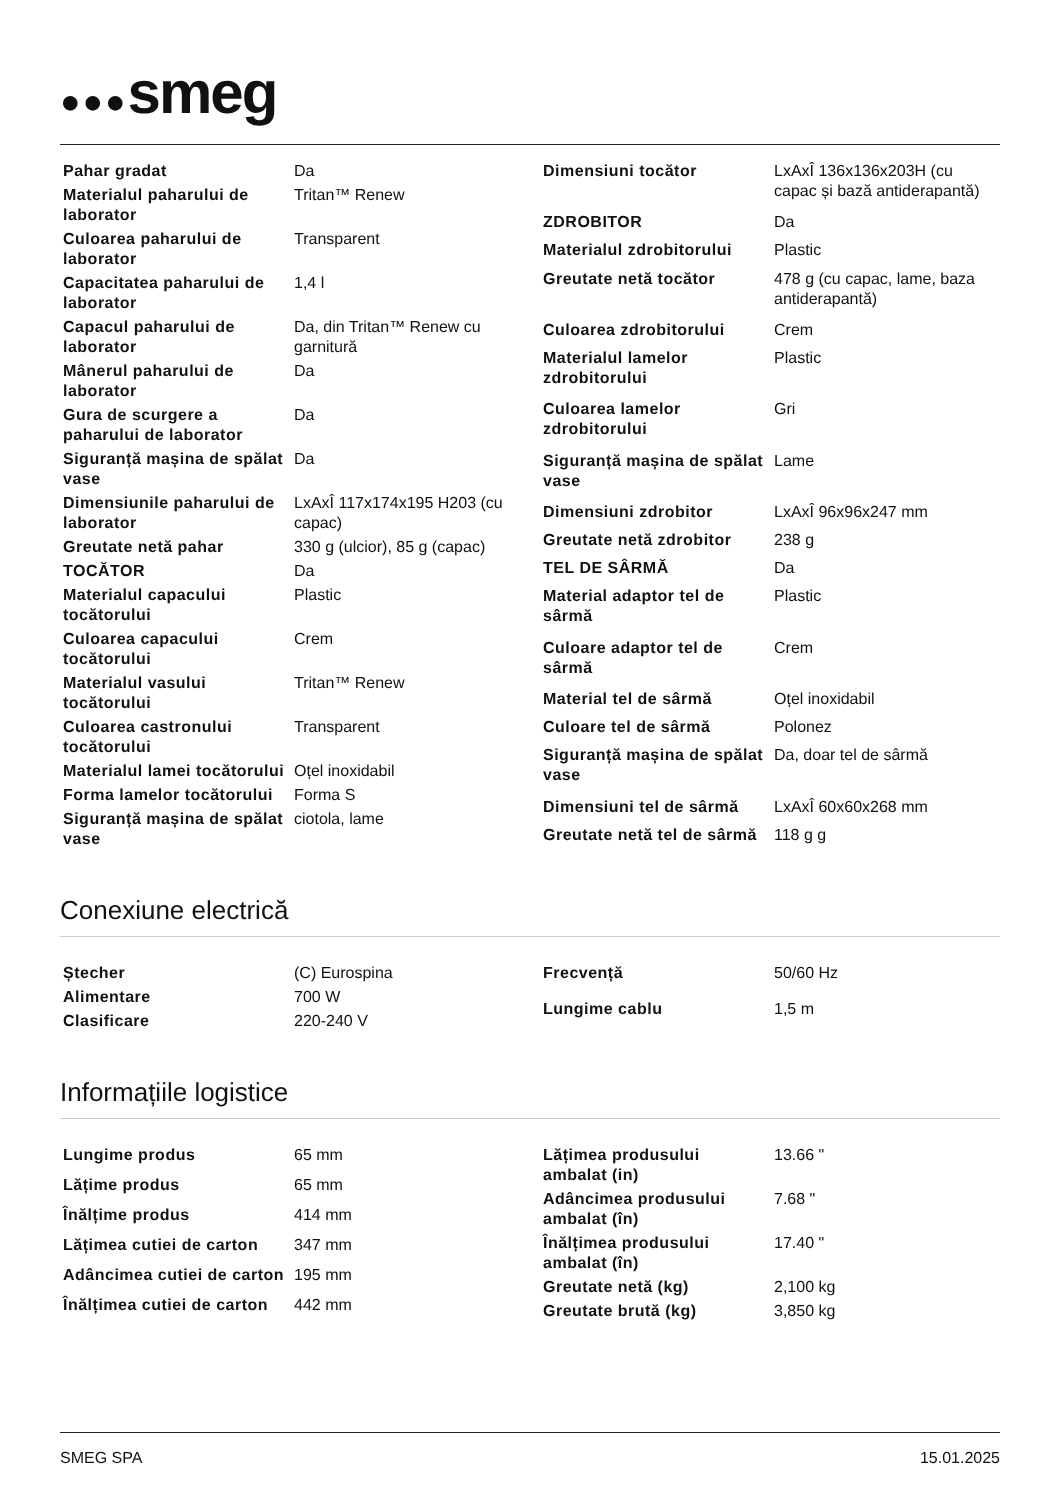●●●smeg
| Pahar gradat | Da |
| Materialul paharului de laborator | Tritan™ Renew |
| Culoarea paharului de laborator | Transparent |
| Capacitatea paharului de laborator | 1,4 l |
| Capacul paharului de laborator | Da, din Tritan™ Renew cu garnitură |
| Mânerul paharului de laborator | Da |
| Gura de scurgere a paharului de laborator | Da |
| Siguranță mașina de spălat vase | Da |
| Dimensiunile paharului de laborator | LxAxÎ 117x174x195 H203 (cu capac) |
| Greutate netă pahar | 330 g (ulcior), 85 g (capac) |
| TOCĂTOR | Da |
| Materialul capacului tocătorului | Plastic |
| Culoarea capacului tocătorului | Crem |
| Materialul vasului tocătorului | Tritan™ Renew |
| Culoarea castronului tocătorului | Transparent |
| Materialul lamei tocătorului | Oțel inoxidabil |
| Forma lamelor tocătorului | Forma S |
| Siguranță mașina de spălat vase | ciotola, lame |
| Dimensiuni tocător | LxAxÎ 136x136x203H (cu capac și bază antiderapantă) |
| ZDROBITOR | Da |
| Materialul zdrobitorului | Plastic |
| Greutate netă tocător | 478 g (cu capac, lame, baza antiderapantă) |
| Culoarea zdrobitorului | Crem |
| Materialul lamelor zdrobitorului | Plastic |
| Culoarea lamelor zdrobitorului | Gri |
| Siguranță mașina de spălat vase | Lame |
| Dimensiuni zdrobitor | LxAxÎ 96x96x247 mm |
| Greutate netă zdrobitor | 238 g |
| TEL DE SÂRMĂ | Da |
| Material adaptor tel de sârmă | Plastic |
| Culoare adaptor tel de sârmă | Crem |
| Material tel de sârmă | Oțel inoxidabil |
| Culoare tel de sârmă | Polonez |
| Siguranță mașina de spălat vase | Da, doar tel de sârmă |
| Dimensiuni tel de sârmă | LxAxÎ 60x60x268 mm |
| Greutate netă tel de sârmă | 118 g g |
Conexiune electrică
| Ștecher | (C) Eurospina |
| Alimentare | 700 W |
| Clasificare | 220-240 V |
| Frecvență | 50/60 Hz |
| Lungime cablu | 1,5 m |
Informațiile logistice
| Lungime produs | 65 mm |
| Lățime produs | 65 mm |
| Înălțime produs | 414 mm |
| Lățimea cutiei de carton | 347 mm |
| Adâncimea cutiei de carton | 195 mm |
| Înălțimea cutiei de carton | 442 mm |
| Lățimea produsului ambalat (in) | 13.66 " |
| Adâncimea produsului ambalat (în) | 7.68 " |
| Înălțimea produsului ambalat (în) | 17.40 " |
| Greutate netă (kg) | 2,100 kg |
| Greutate brută (kg) | 3,850 kg |
SMEG SPA 15.01.2025